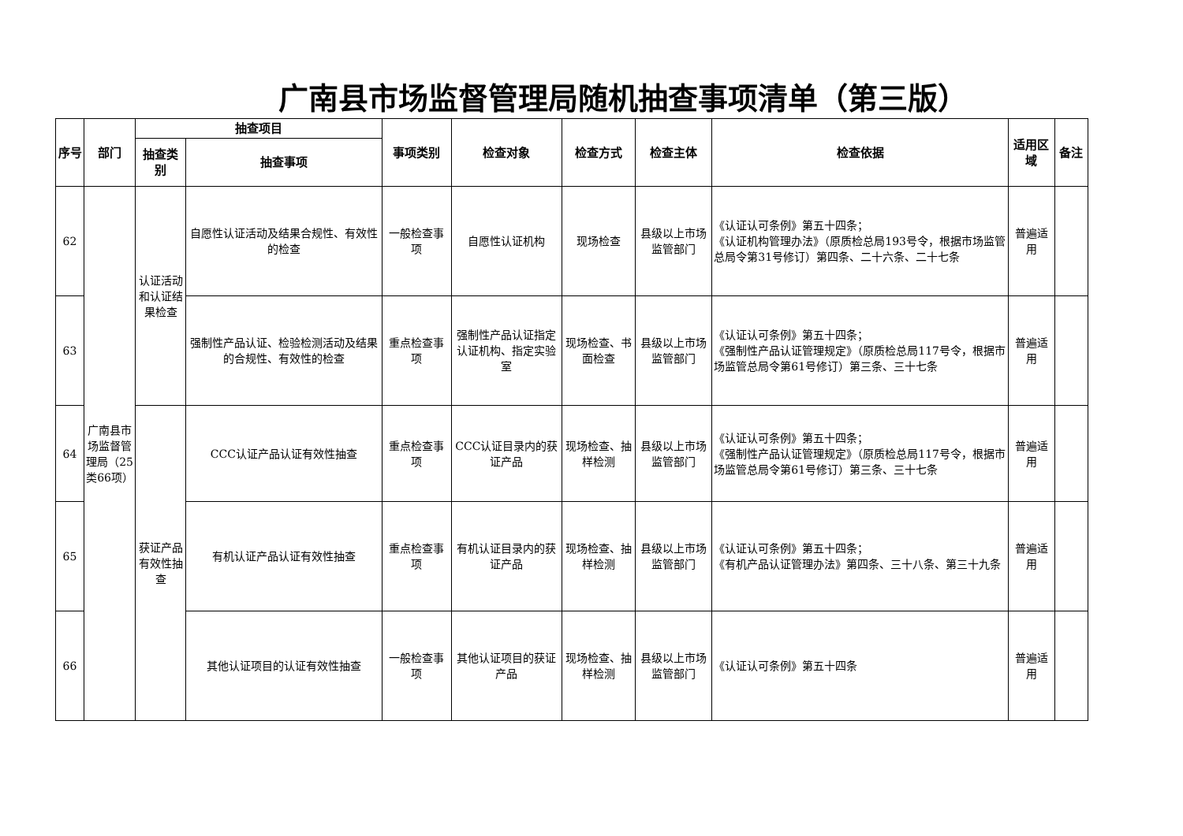广南县市场监督管理局随机抽查事项清单（第三版）
| 序号 | 部门 | 抽查项目 | | 事项类别 | 检查对象 | 检查方式 | 检查主体 | 检查依据 | 适用区域 | 备注 |
| --- | --- | --- | --- | --- | --- | --- | --- | --- | --- | --- |
| | | 抽查类别 | 抽查事项 | | | | | | | |
| 62 | 广南县市场监督管理局（25类66项） | 认证活动和认证结果检查 | 自愿性认证活动及结果合规性、有效性的检查 | 一般检查事项 | 自愿性认证机构 | 现场检查 | 县级以上市场监管部门 | 《认证认可条例》第五十四条； 《认证机构管理办法》（原质检总局193号令，根据市场监管总局令第31号修订）第四条、二十六条、二十七条 | 普遍适用 | |
| 63 | | | 强制性产品认证、检验检测活动及结果的合规性、有效性的检查 | 重点检查事项 | 强制性产品认证指定认证机构、指定实验室 | 现场检查、书面检查 | 县级以上市场监管部门 | 《认证认可条例》第五十四条； 《强制性产品认证管理规定》（原质检总局117号令，根据市场监管总局令第61号修订）第三条、三十七条 | 普遍适用 | |
| 64 | | 获证产品有效性抽查 | CCC认证产品认证有效性抽查 | 重点检查事项 | CCC认证目录内的获证产品 | 现场检查、抽样检测 | 县级以上市场监管部门 | 《认证认可条例》第五十四条； 《强制性产品认证管理规定》（原质检总局117号令，根据市场监管总局令第61号修订）第三条、三十七条 | 普遍适用 | |
| 65 | | | 有机认证产品认证有效性抽查 | 重点检查事项 | 有机认证目录内的获证产品 | 现场检查、抽样检测 | 县级以上市场监管部门 | 《认证认可条例》第五十四条； 《有机产品认证管理办法》第四条、三十八条、第三十九条 | 普遍适用 | |
| 66 | | | 其他认证项目的认证有效性抽查 | 一般检查事项 | 其他认证项目的获证产品 | 现场检查、抽样检测 | 县级以上市场监管部门 | 《认证认可条例》第五十四条 | 普遍适用 | |